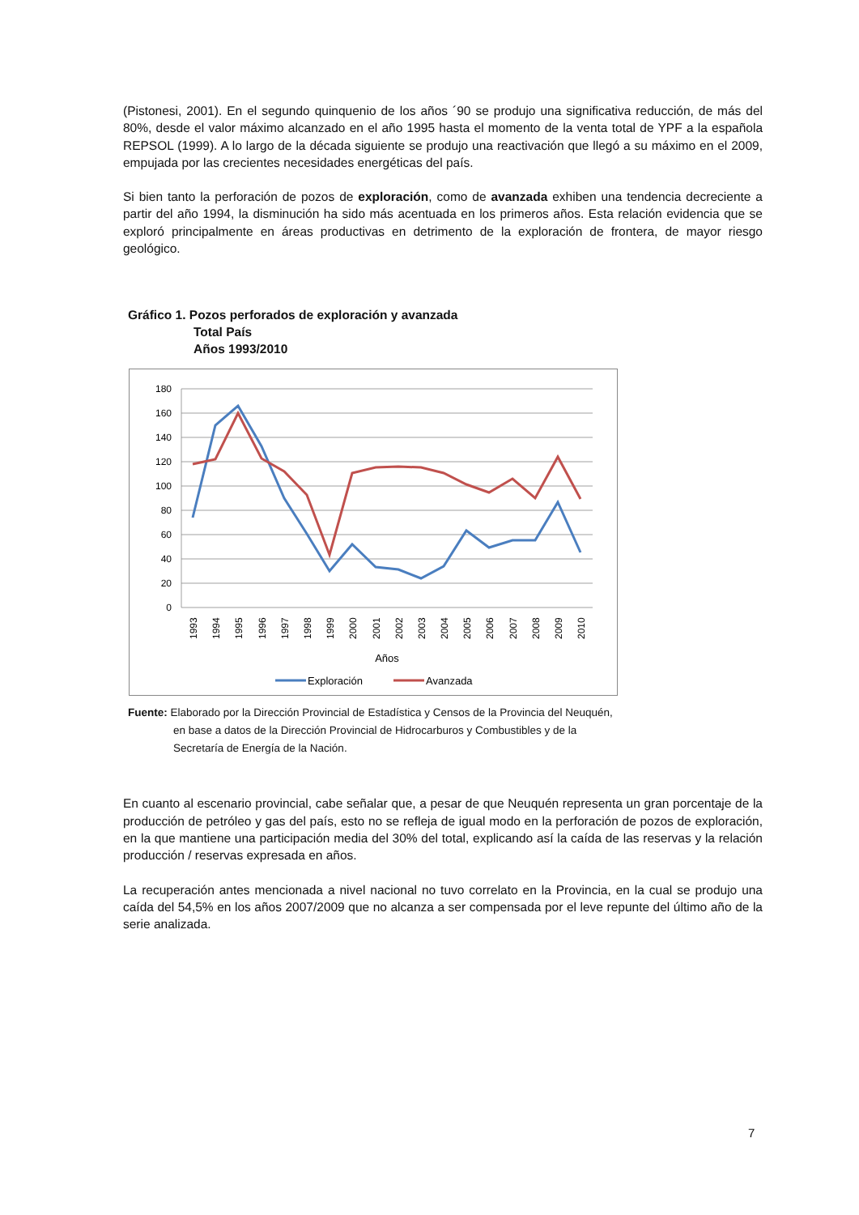(Pistonesi, 2001). En el segundo quinquenio de los años ´90 se produjo una significativa reducción, de más del 80%, desde el valor máximo alcanzado en el año 1995 hasta el momento de la venta total de YPF a la española REPSOL (1999). A lo largo de la década siguiente se produjo una reactivación que llegó a su máximo en el 2009, empujada por las crecientes necesidades energéticas del país.
Si bien tanto la perforación de pozos de exploración, como de avanzada exhiben una tendencia decreciente a partir del año 1994, la disminución ha sido más acentuada en los primeros años. Esta relación evidencia que se exploró principalmente en áreas productivas en detrimento de la exploración de frontera, de mayor riesgo geológico.
Gráfico 1. Pozos perforados de exploración y avanzada
Total País
Años 1993/2010
180
160
140
120
100
80
60
40
20
0
1993
1994
1995
1996
1997
1998
1999
2000
2001
2002
2003
2004
2005
2006
2007
2008
2009
2010
Años
Exploración
Avanzada
Fuente: Elaborado por la Dirección Provincial de Estadística y Censos de la Provincia del Neuquén,
en base a datos de la Dirección Provincial de Hidrocarburos y Combustibles y de la
Secretaría de Energía de la Nación.
En cuanto al escenario provincial, cabe señalar que, a pesar de que Neuquén representa un gran porcentaje de la producción de petróleo y gas del país, esto no se refleja de igual modo en la perforación de pozos de exploración, en la que mantiene una participación media del 30% del total, explicando así la caída de las reservas y la relación producción / reservas expresada en años.
La recuperación antes mencionada a nivel nacional no tuvo correlato en la Provincia, en la cual se produjo una caída del 54,5% en los años 2007/2009 que no alcanza a ser compensada por el leve repunte del último año de la serie analizada.
7